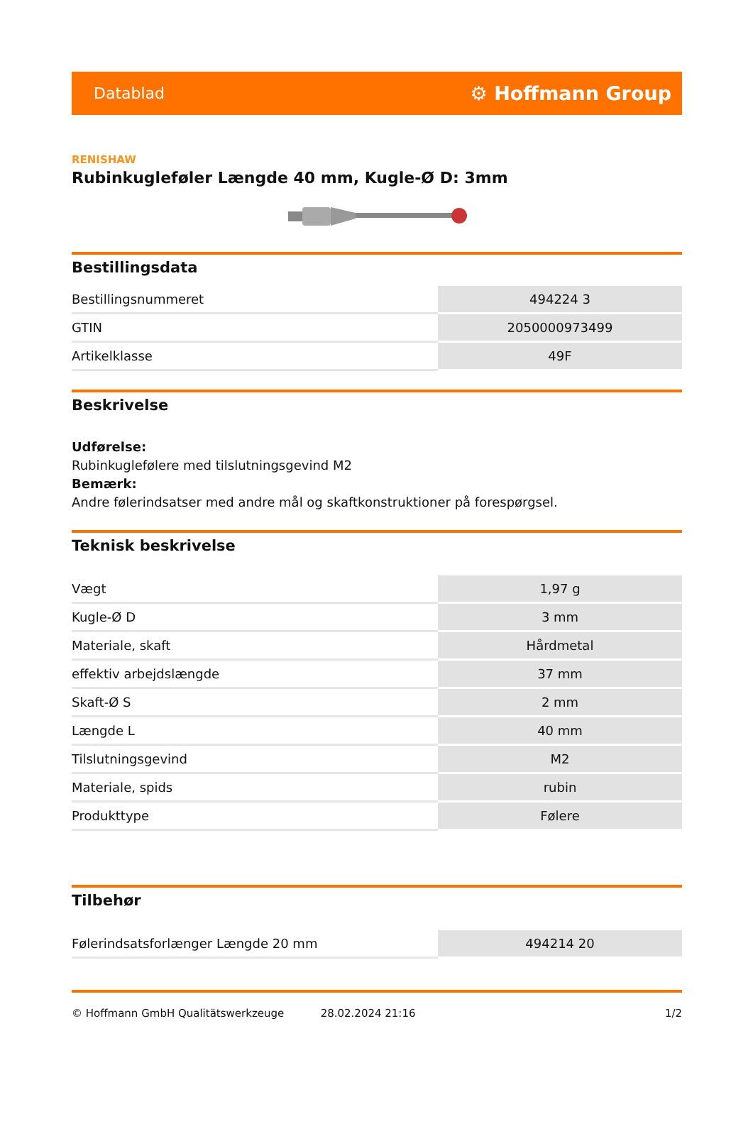Datablad ⚙ Hoffmann Group
RENISHAW
Rubinkugleføler Længde 40 mm, Kugle-Ø D: 3mm
Bestillingsdata
| Bestillingsnummeret | 494224 3 |
| GTIN | 2050000973499 |
| Artikelklasse | 49F |
Beskrivelse
Udførelse:
Rubinkuglefølere med tilslutningsgevind M2
Bemærk:
Andre følerindsatser med andre mål og skaftkonstruktioner på forespørgsel.
Teknisk beskrivelse
| Vægt | 1,97 g |
| Kugle-Ø D | 3 mm |
| Materiale, skaft | Hårdmetal |
| effektiv arbejdslængde | 37 mm |
| Skaft-Ø S | 2 mm |
| Længde L | 40 mm |
| Tilslutningsgevind | M2 |
| Materiale, spids | rubin |
| Produkttype | Følere |
Tilbehør
| Følerindsatsforlænger Længde 20 mm | 494214 20 |
© Hoffmann GmbH Qualitätswerkzeuge 28.02.2024 21:16 1/2